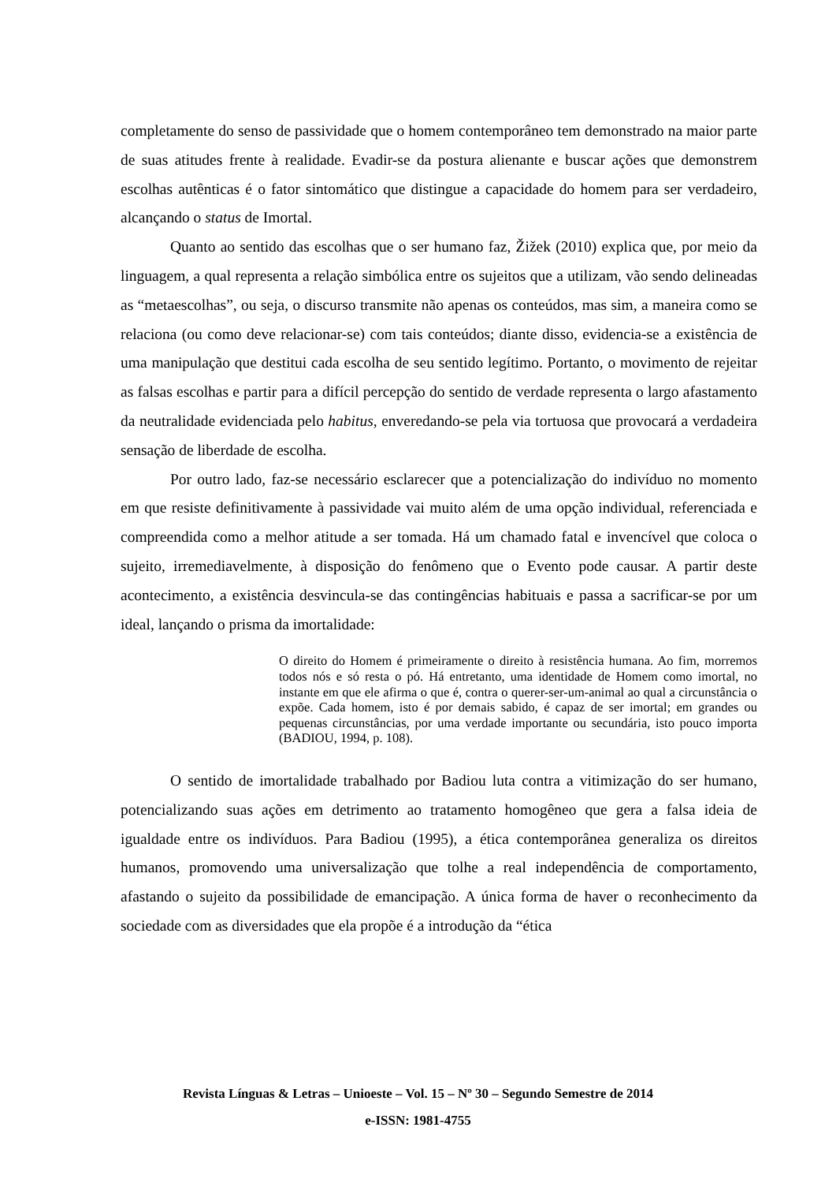completamente do senso de passividade que o homem contemporâneo tem demonstrado na maior parte de suas atitudes frente à realidade. Evadir-se da postura alienante e buscar ações que demonstrem escolhas autênticas é o fator sintomático que distingue a capacidade do homem para ser verdadeiro, alcançando o status de Imortal.
Quanto ao sentido das escolhas que o ser humano faz, Žižek (2010) explica que, por meio da linguagem, a qual representa a relação simbólica entre os sujeitos que a utilizam, vão sendo delineadas as “metaescolhas”, ou seja, o discurso transmite não apenas os conteúdos, mas sim, a maneira como se relaciona (ou como deve relacionar-se) com tais conteúdos; diante disso, evidencia-se a existência de uma manipulação que destitui cada escolha de seu sentido legítimo. Portanto, o movimento de rejeitar as falsas escolhas e partir para a difícil percepção do sentido de verdade representa o largo afastamento da neutralidade evidenciada pelo habitus, enveredando-se pela via tortuosa que provocará a verdadeira sensação de liberdade de escolha.
Por outro lado, faz-se necessário esclarecer que a potencialização do indivíduo no momento em que resiste definitivamente à passividade vai muito além de uma opção individual, referenciada e compreendida como a melhor atitude a ser tomada. Há um chamado fatal e invencível que coloca o sujeito, irremediavelmente, à disposição do fenômeno que o Evento pode causar. A partir deste acontecimento, a existência desvincula-se das contingências habituais e passa a sacrificar-se por um ideal, lançando o prisma da imortalidade:
O direito do Homem é primeiramente o direito à resistência humana. Ao fim, morremos todos nós e só resta o pó. Há entretanto, uma identidade de Homem como imortal, no instante em que ele afirma o que é, contra o querer-ser-um-animal ao qual a circunstância o expõe. Cada homem, isto é por demais sabido, é capaz de ser imortal; em grandes ou pequenas circunstâncias, por uma verdade importante ou secundária, isto pouco importa (BADIOU, 1994, p. 108).
O sentido de imortalidade trabalhado por Badiou luta contra a vitimização do ser humano, potencializando suas ações em detrimento ao tratamento homogêneo que gera a falsa ideia de igualdade entre os indivíduos. Para Badiou (1995), a ética contemporânea generaliza os direitos humanos, promovendo uma universalização que tolhe a real independência de comportamento, afastando o sujeito da possibilidade de emancipação. A única forma de haver o reconhecimento da sociedade com as diversidades que ela propõe é a introdução da “ética
Revista Línguas & Letras – Unioeste – Vol. 15 – Nº 30 – Segundo Semestre de 2014
e-ISSN: 1981-4755